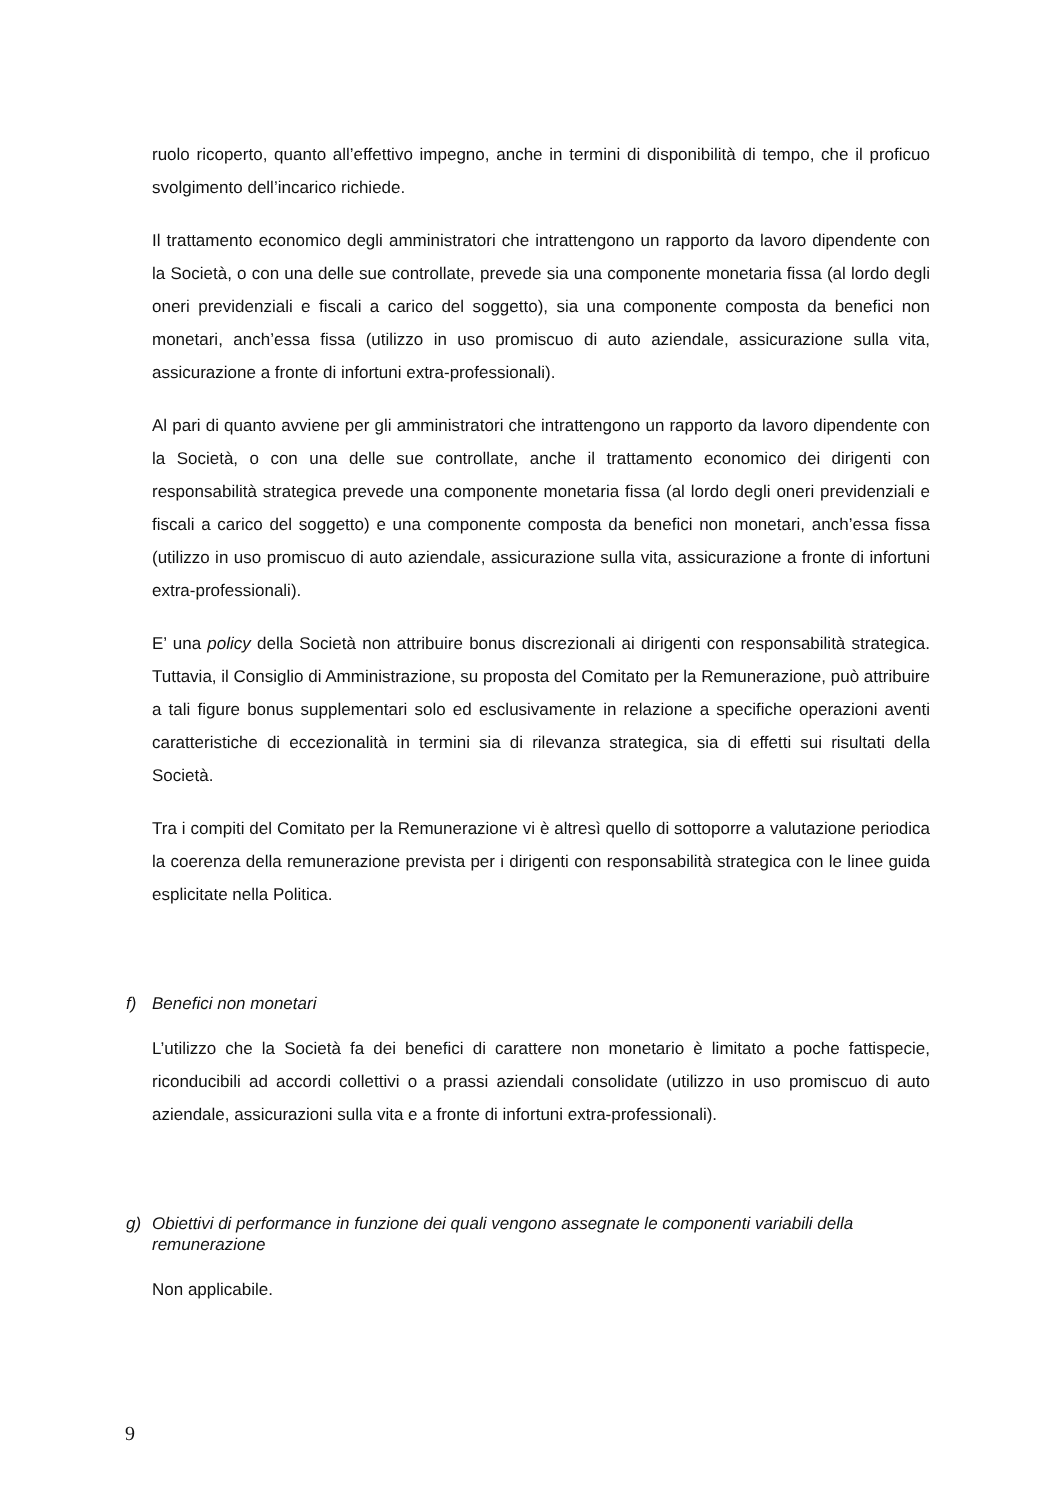ruolo ricoperto, quanto all’effettivo impegno, anche in termini di disponibilità di tempo, che il proficuo svolgimento dell’incarico richiede.
Il trattamento economico degli amministratori che intrattengono un rapporto da lavoro dipendente con la Società, o con una delle sue controllate, prevede sia una componente monetaria fissa (al lordo degli oneri previdenziali e fiscali a carico del soggetto), sia una componente composta da benefici non monetari, anch’essa fissa (utilizzo in uso promiscuo di auto aziendale, assicurazione sulla vita, assicurazione a fronte di infortuni extra-professionali).
Al pari di quanto avviene per gli amministratori che intrattengono un rapporto da lavoro dipendente con la Società, o con una delle sue controllate, anche il trattamento economico dei dirigenti con responsabilità strategica prevede una componente monetaria fissa (al lordo degli oneri previdenziali e fiscali a carico del soggetto) e una componente composta da benefici non monetari, anch’essa fissa (utilizzo in uso promiscuo di auto aziendale, assicurazione sulla vita, assicurazione a fronte di infortuni extra-professionali).
E’ una policy della Società non attribuire bonus discrezionali ai dirigenti con responsabilità strategica. Tuttavia, il Consiglio di Amministrazione, su proposta del Comitato per la Remunerazione, può attribuire a tali figure bonus supplementari solo ed esclusivamente in relazione a specifiche operazioni aventi caratteristiche di eccezionalità in termini sia di rilevanza strategica, sia di effetti sui risultati della Società.
Tra i compiti del Comitato per la Remunerazione vi è altresì quello di sottoporre a valutazione periodica la coerenza della remunerazione prevista per i dirigenti con responsabilità strategica con le linee guida esplicitate nella Politica.
f) Benefici non monetari
L’utilizzo che la Società fa dei benefici di carattere non monetario è limitato a poche fattispecie, riconducibili ad accordi collettivi o a prassi aziendali consolidate (utilizzo in uso promiscuo di auto aziendale, assicurazioni sulla vita e a fronte di infortuni extra-professionali).
g) Obiettivi di performance in funzione dei quali vengono assegnate le componenti variabili della remunerazione
Non applicabile.
9